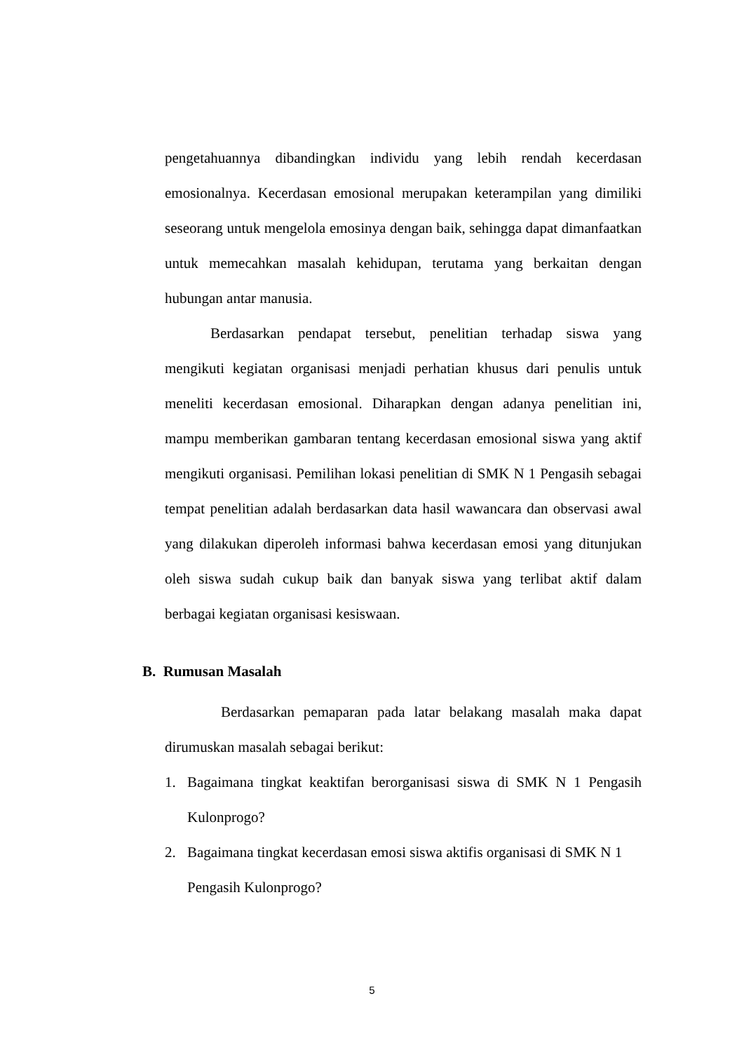pengetahuannya dibandingkan individu yang lebih rendah kecerdasan emosionalnya. Kecerdasan emosional merupakan keterampilan yang dimiliki seseorang untuk mengelola emosinya dengan baik, sehingga dapat dimanfaatkan untuk memecahkan masalah kehidupan, terutama yang berkaitan dengan hubungan antar manusia.
Berdasarkan pendapat tersebut, penelitian terhadap siswa yang mengikuti kegiatan organisasi menjadi perhatian khusus dari penulis untuk meneliti kecerdasan emosional. Diharapkan dengan adanya penelitian ini, mampu memberikan gambaran tentang kecerdasan emosional siswa yang aktif mengikuti organisasi. Pemilihan lokasi penelitian di SMK N 1 Pengasih sebagai tempat penelitian adalah berdasarkan data hasil wawancara dan observasi awal yang dilakukan diperoleh informasi bahwa kecerdasan emosi yang ditunjukan oleh siswa sudah cukup baik dan banyak siswa yang terlibat aktif dalam berbagai kegiatan organisasi kesiswaan.
B. Rumusan Masalah
Berdasarkan pemaparan pada latar belakang masalah maka dapat dirumuskan masalah sebagai berikut:
1. Bagaimana tingkat keaktifan berorganisasi siswa di SMK N 1 Pengasih Kulonprogo?
2. Bagaimana tingkat kecerdasan emosi siswa aktifis organisasi di SMK N 1 Pengasih Kulonprogo?
5